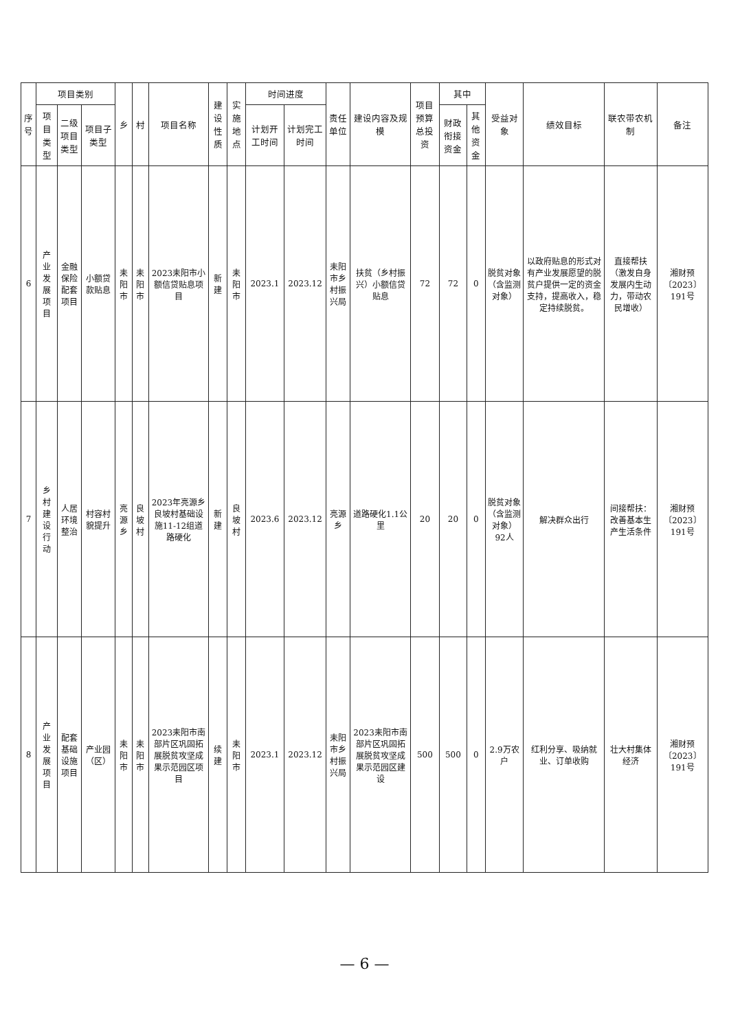| 序号 | 项目类别 | | | 乡 | 村 | 项目名称 | 建设性质 | 实施地点 | 时间进度 | | 责任单位 | 建设内容及规模 | 项目预算总投资 | 其中 | | 受益对象 | 绩效目标 | 联农带农机制 | 备注 |
| --- | --- | --- | --- | --- | --- | --- | --- | --- | --- | --- | --- | --- | --- | --- | --- | --- | --- | --- | --- |
| | 项目类型 | 二级项目类型 | 项目子类型 | | | | | | 计划开工时间 | 计划完工时间 | | | | 财政衔接资金 | 其他资金 | | | | |
| 6 | 产业发展项目 | 金融保险配套项目 | 小额贷款贴息 | 耒阳市 | 耒阳市 | 2023耒阳市小额信贷贴息项目 | 新建 | 耒阳市 | 2023.1 | 2023.12 | 耒阳市乡村振兴局 | 扶贫（乡村振兴）小额信贷贴息 | 72 | 72 | 0 | 脱贫对象（含监测对象） | 以政府贴息的形式对有产业发展愿望的脱贫户提供一定的资金支持，提高收入，稳定持续脱贫。 | 直接帮扶（激发自身发展内生动力，带动农民增收） | 湘财预〔2023〕191号 |
| 7 | 乡村建设行动 | 人居环境整治 | 村容村貌提升 | 亮源乡 | 良坡村 | 2023年亮源乡良坡村基础设施11-12组道路硬化 | 新建 | 良坡村 | 2023.6 | 2023.12 | 亮源乡 | 道路硬化1.1公里 | 20 | 20 | 0 | 脱贫对象（含监测对象）92人 | 解决群众出行 | 间接帮扶：改善基本生产生活条件 | 湘财预〔2023〕191号 |
| 8 | 产业发展项目 | 配套基础设施项目 | 产业园（区） | 耒阳市 | 耒阳市 | 2023耒阳市南部片区巩固拓展脱贫攻坚成果示范园区项目 | 续建 | 耒阳市 | 2023.1 | 2023.12 | 耒阳市乡村振兴局 | 2023耒阳市南部片区巩固拓展脱贫攻坚成果示范园区建设 | 500 | 500 | 0 | 2.9万农户 | 红利分享、吸纳就业、订单收购 | 壮大村集体经济 | 湘财预〔2023〕191号 |
— 6 —